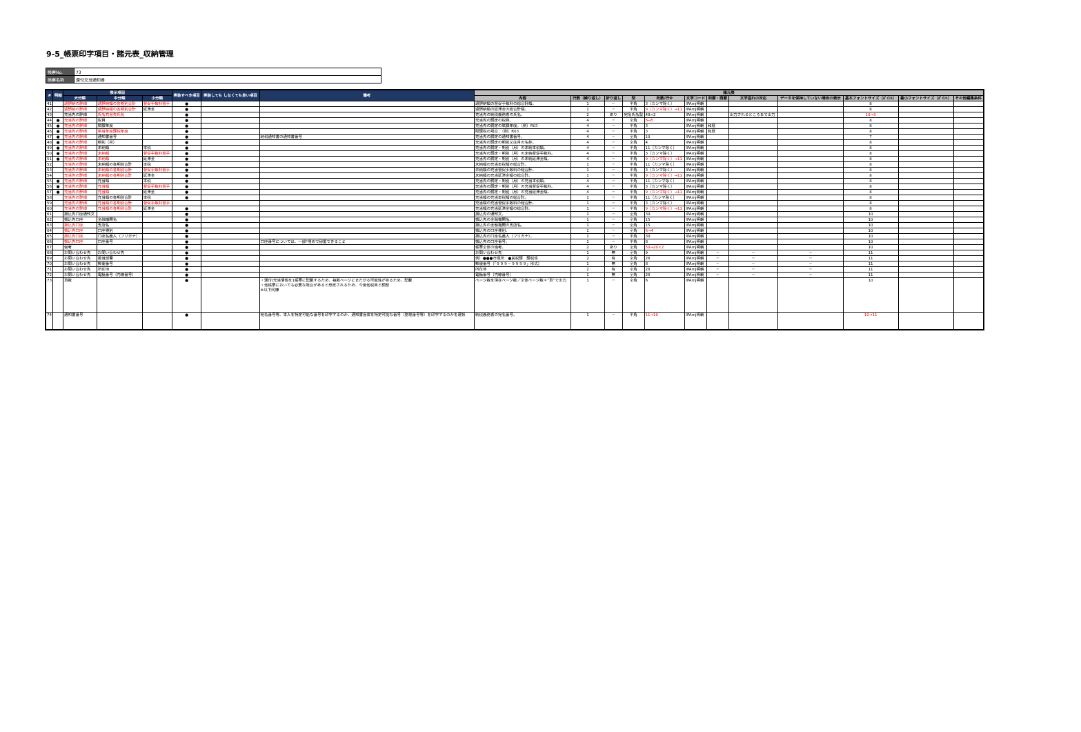9-5_帳票印字項目・諸元表_収納管理
| 帳票No. | 73 |
| 帳票名称 | 還付充当通知書 |
| # | 明細 | 表示項目 | | | 実装すべき項目 | 実装しても しなくても良い項目 | 備考 | 諸元表 | | | | | | | | | | | |
| --- | --- | --- | --- | --- | --- | --- | --- | --- | --- | --- | --- | --- | --- | --- | --- | --- | --- | --- | --- |
| | | 大分類 | 中分類 | 小分類 | | | | 内容 | 行数（繰り返し） | 折り返し | 型 | 桁数/行※ | 文字コード | 和暦・西暦 | 文字溢れの対応 | データを保持していない場合の表示 | 基本フォントサイズ（ﾎﾟｲﾝﾄ） | 最小フォントサイズ（ﾎﾟｲﾝﾄ） | その他編集条件 |
| 41 | | 過誤納の詳細 | 過誤納額の各期別合計 | 督促手数料督手 | ● | | | 過誤納額の督促手数料の総合計額。 | 1 | － | 半角 | 3（カンマ除く） | IPAmj明朝 | | | | 8 | | |
| 42 | | 過誤納の詳細 | 過誤納額の各期別合計 | 延滞金 | ● | | | 過誤納額の延滞金の総合計額。 | 1 | － | 半角 | 9（カンマ除く）→11 | IPAmj明朝 | | | | 8 | | |
| 43 | | 充当先の詳細 | 氏名充当先氏名 | | ● | | | 充当先の納税義務者の氏名。 | 2 | あり | 宛名氏名型 | 48×2 | IPAmj明朝 | | 出力されるところまで出力 | | 10→9 | | |
| 44 | ● | 充当先の詳細 | 税目 | | ● | | | 充当先の調定の税目。 | 4 | － | 全角 | 6→5 | IPAmj明朝 | | | | 8 | | |
| 45 | ● | 充当先の詳細 | 賦課年度 | | ● | | | 充当先の調定の賦課年度。（例）R03 | 4 | － | 半角 | 3 | IPAmj明朝 | 和暦 | | | 8 | | |
| 46 | ● | 充当先の詳細 | 相当年度課税年度 | | ● | | | 賦課税の場合：（例）R03 | 4 | － | 半角 | 3 | IPAmj明朝 | 和暦 | | | 8 | | |
| 47 | ● | 充当先の詳細 | 通知書番号 | | ● | | 納税通知書の通知書番号 | 充当先の調定の通知書番号。 | 4 | － | 全角 | 10 | IPAmj明朝 | | | | 7 | | |
| 48 | ● | 充当先の詳細 | 期別（月） | | ● | | | 充当先の調定の期別又は月の名称。 | 4 | － | 全角 | 4 | IPAmj明朝 | | | | 8 | | |
| 49 | ● | 充当先の詳細 | 未納額 | 本税 | ● | | | 充当先の調定・期別（月）の未納本税額。 | 4 | － | 半角 | 11（カンマ除く） | IPAmj明朝 | | | | 8 | | |
| 50 | ● | 充当先の詳細 | 未納額 | 督促手数料督手 | ● | | | 充当先の調定・期別（月）の未納督促手数料。 | 4 | － | 半角 | 3（カンマ除く） | IPAmj明朝 | | | | 8 | | |
| 51 | ● | 充当先の詳細 | 未納額 | 延滞金 | ● | | | 充当先の調定・期別（月）の未納延滞金額。 | 4 | － | 半角 | 9（カンマ除く）→11 | IPAmj明朝 | | | | 8 | | |
| 52 | | 充当先の詳細 | 未納額の各期別合計 | 本税 | ● | | | 未納額の充当本税額の総合計。 | 1 | － | 半角 | 11（カンマ除く） | IPAmj明朝 | | | | 8 | | |
| 53 | | 充当先の詳細 | 未納額の各期別合計 | 督促手数料督手 | ● | | | 未納額の充当督促手数料の総合計。 | 1 | － | 半角 | 3（カンマ除く） | IPAmj明朝 | | | | 8 | | |
| 54 | | 充当先の詳細 | 未納額の各期別合計 | 延滞金 | ● | | | 未納額の充当延滞金額の総合計。 | 1 | － | 半角 | 9（カンマ除く）→11 | IPAmj明朝 | | | | 8 | | |
| 55 | ● | 充当先の詳細 | 充当額 | 本税 | ● | | | 充当先の調定・期別（月）の充当本税額。 | 4 | － | 半角 | 11（カンマ除く） | IPAmj明朝 | | | | 8 | | |
| 56 | ● | 充当先の詳細 | 充当額 | 督促手数料督手 | ● | | | 充当先の調定・期別（月）の充当督促手数料。 | 4 | － | 半角 | 3（カンマ除く） | IPAmj明朝 | | | | 8 | | |
| 57 | ● | 充当先の詳細 | 充当額 | 延滞金 | ● | | | 充当先の調定・期別（月）の充当延滞金額。 | 4 | － | 半角 | 9（カンマ除く）→11 | IPAmj明朝 | | | | 8 | | |
| 58 | | 充当先の詳細 | 充当額の各期別合計 | 本税 | ● | | | 充当額の充当本税額の総合計。 | 1 | － | 半角 | 11（カンマ除く） | IPAmj明朝 | | | | 8 | | |
| 59 | | 充当先の詳細 | 充当額の各期別合計 | 督促手数料督手 | | | | 充当額の充当督促手数料の総合計。 | 1 | － | 半角 | 3（カンマ除く） | IPAmj明朝 | | | | 8 | | |
| 60 | | 充当先の詳細 | 充当額の各期別合計 | 延滞金 | ● | | | 充当額の充当延滞金額の総合計。 | 1 | － | 半角 | 9（カンマ除く）→11 | IPAmj明朝 | | | | 8 | | |
| 61 | | 振込先口座通知文 | | | ● | | | 振込先の通知文。 | 1 | － | 全角 | 30 | IPAmj明朝 | | | | 10 | | |
| 62 | | 振込先口座 | 金融機関名 | | ● | | | 振込先の金融機関名。 | 1 | － | 全角 | 15 | IPAmj明朝 | | | | 10 | | |
| 63 | | 振込先口座 | 支店名 | | ● | | | 振込先の金融機関の支店名。 | 1 | － | 全角 | 15 | IPAmj明朝 | | | | 10 | | |
| 64 | | 振込先口座 | 口座種別 | | ● | | | 振込先の口座種別。 | 1 | － | 全角 | 6→4 | IPAmj明朝 | | | | 10 | | |
| 65 | | 振込先口座 | 口座名義人（フリガナ） | | ● | | | 振込先の口座名義人（フリガナ）。 | 1 | － | 半角 | 30 | IPAmj明朝 | | | | 10 | | |
| 66 | | 振込先口座 | 口座番号 | | ● | | 口座番号については、一部*埋めで秘匿できること | 振込先の口座番号。 | 1 | － | 半角 | 8 | IPAmj明朝 | | | | 10 | | |
| 67 | | 備考 | | | ● | | | 帳票全体の備考。 | 2 | あり | 全角 | 50→20×2 | IPAmj明朝 | | | | 10 | | |
| 68 | | お問い合わせ先 | お問い合わせ先 | | ● | | | お問い合わせ先 | 1 | 無 | 全角 | 9 | IPAmj明朝 | － | － | － | 11 | | |
| 69 | | お問い合わせ先 | 担当部署 | | ● | | | 例）●●●市役所 ●民税課 課税係 | 2 | 有 | 全角 | 26 | IPAmj明朝 | － | － | － | 11 | | |
| 70 | | お問い合わせ先 | 郵便番号 | | ● | | | 郵便番号（「９９９－９９９９」形式） | 1 | 無 | 全角 | 8 | IPAmj明朝 | － | － | － | 11 | | |
| 71 | | お問い合わせ先 | 所在地 | | ● | | | 所在地 | 2 | 有 | 全角 | 26 | IPAmj明朝 | － | － | － | 11 | | |
| 72 | | お問い合わせ先 | 電話番号（内線番号） | | ● | | | 電話番号（内線番号） | 1 | 無 | 全角 | 26 | IPAmj明朝 | － | － | － | 11 | | |
| 73 | | 頁数 | | | ● | | ・還付/充当情報を1帳票に記載するため、複数ページにまたがる可能性があるため、記載 ・他帳票においても必要な場合があると想定されるため、今後他税目と調整 ※以下同様 | ページ数を現在ページ数／全体ページ数＋”頁”で出力 | 1 | － | 全角 | 6 | IPAmj明朝 | | | | 10 | | |
| 74 | | 通知書番号 | | | ● | | 宛名番号等、本人を特定可能な番号を印字するのか、通知書自体を特定可能な番号（整理番号等）を印字するのかを選択 | 納税義務者の宛名番号。 | 1 | － | 半角 | 11→10 | IPAmj明朝 | | | | 10→11 | | |